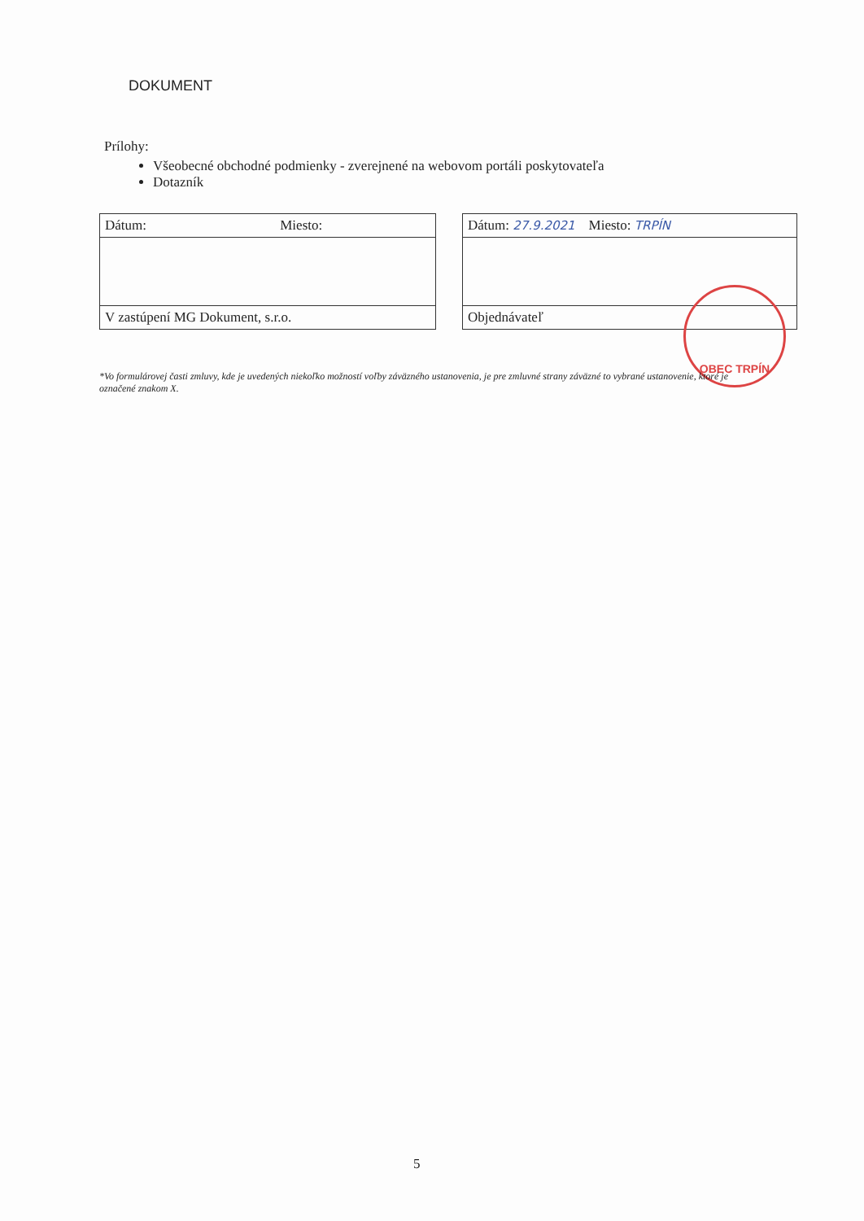DOKUMENT
Prílohy:
Všeobecné obchodné podmienky - zverejnené na webovom portáli poskytovateľa
Dotazník
| Dátum: Miesto: | | Dátum: 27.9.2021 Miesto: TRPÍN |
| V zastúpení MG Dokument, s.r.o. | | Objednávateľ |
OBEC TRPÍN
*Vo formulárovej časti zmluvy, kde je uvedených niekoľko možností voľby záväzného ustanovenia, je pre zmluvné strany záväzné to vybrané ustanovenie, ktoré je označené znakom X.
5